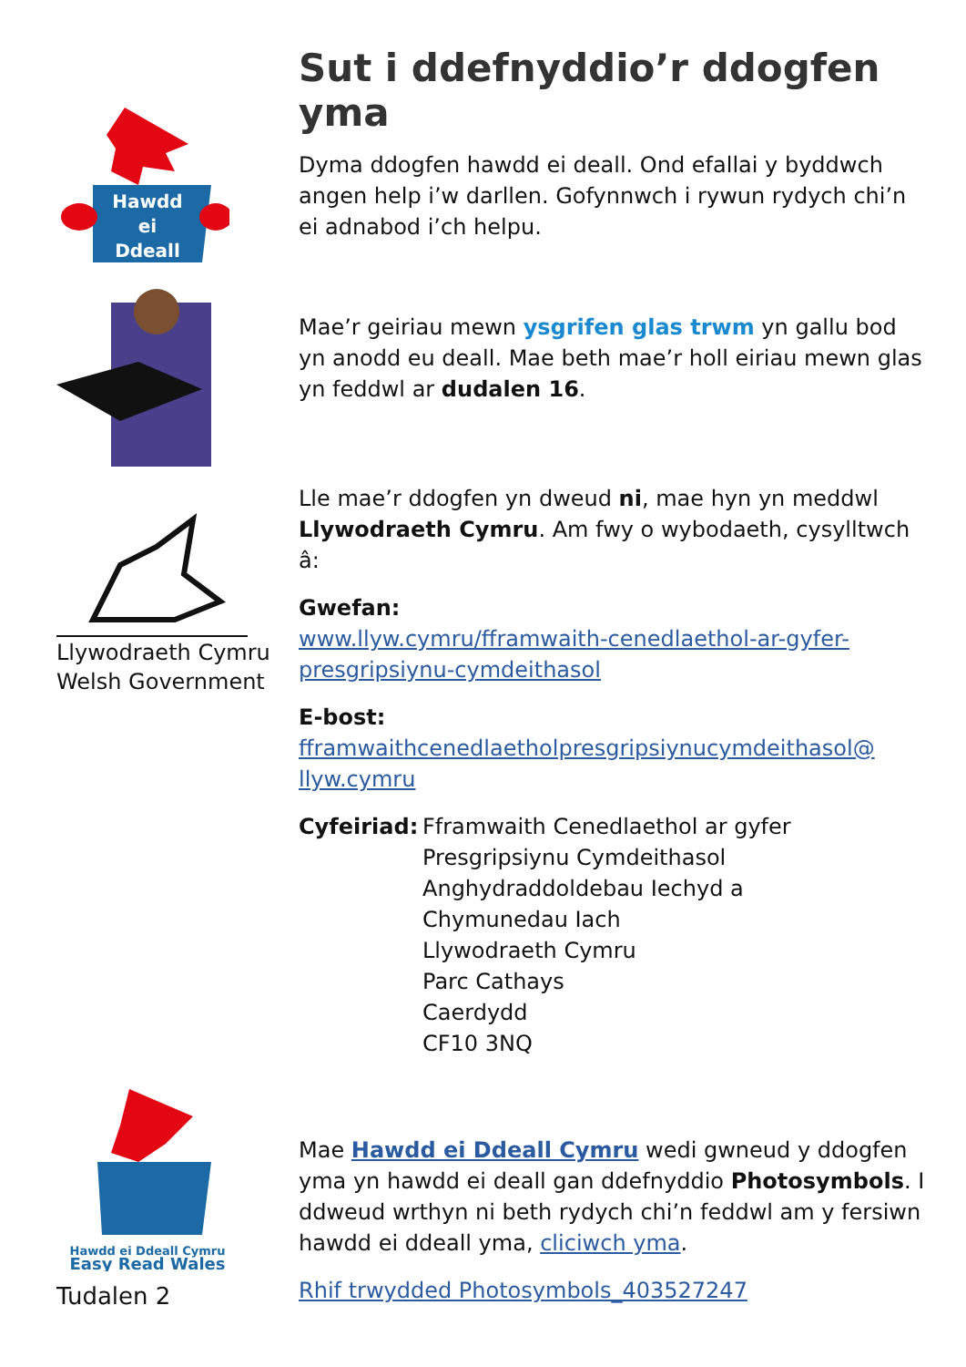Sut i ddefnyddio’r ddogfen yma
Hawdd
ei
Ddeall
Dyma ddogfen hawdd ei deall. Ond efallai y byddwch angen help i’w darllen. Gofynnwch i rywun rydych chi’n ei adnabod i’ch helpu.
Mae’r geiriau mewn ysgrifen glas trwm yn gallu bod yn anodd eu deall. Mae beth mae’r holl eiriau mewn glas yn feddwl ar dudalen 16.
Llywodraeth Cymru
Welsh Government
Lle mae’r ddogfen yn dweud ni, mae hyn yn meddwl Llywodraeth Cymru. Am fwy o wybodaeth, cysylltwch â:
Gwefan:
www.llyw.cymru/fframwaith-cenedlaethol-ar-gyfer-presgripsiynu-cymdeithasol
E-bost:
fframwaithcenedlaetholpresgripsiynucymdeithasol@ llyw.cymru
Cyfeiriad:
Fframwaith Cenedlaethol ar gyfer
Presgripsiynu Cymdeithasol
Anghydraddoldebau Iechyd a
Chymunedau Iach
Llywodraeth Cymru
Parc Cathays
Caerdydd
CF10 3NQ
Hawdd ei Ddeall Cymru
Easy Read Wales
Tudalen 2
Mae Hawdd ei Ddeall Cymru wedi gwneud y ddogfen yma yn hawdd ei deall gan ddefnyddio Photosymbols. I ddweud wrthyn ni beth rydych chi’n feddwl am y fersiwn hawdd ei ddeall yma, cliciwch yma.
Rhif trwydded Photosymbols_403527247